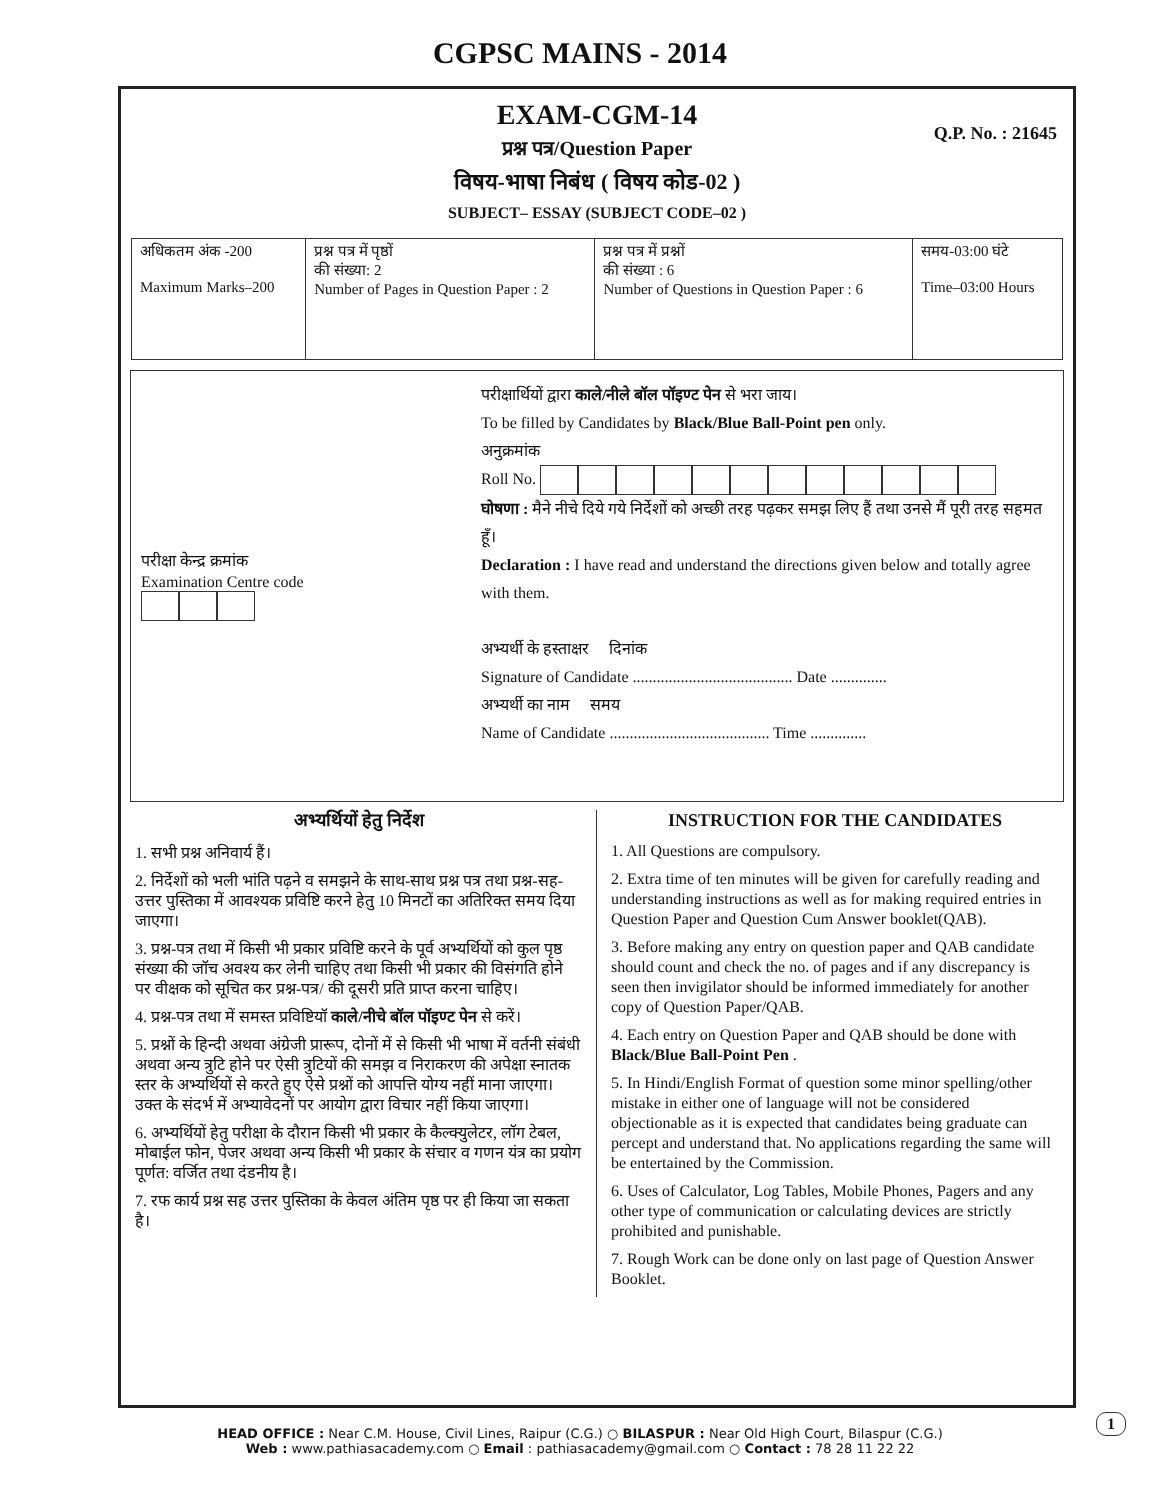CGPSC MAINS - 2014
EXAM-CGM-14
Q.P. No. : 21645
प्रश्न पत्र/Question Paper
विषय-भाषा निबंध ( विषय कोड-02 )
SUBJECT– ESSAY (SUBJECT CODE–02 )
| अधिकतम अंक -200 Maximum Marks–200 | प्रश्न पत्र में पृष्ठों की संख्या: 2 Number of Pages in Question Paper : 2 | प्रश्न पत्र में प्रश्नों की संख्या : 6 Number of Questions in Question Paper : 6 | समय-03:00 घंटे Time–03:00 Hours |
परीक्षा केन्द्र क्रमांक
Examination Centre code
परीक्षार्थियों द्वारा काले/नीले बॉल पॉइण्ट पेन से भरा जाय।
To be filled by Candidates by Black/Blue Ball-Point pen only.
अनुक्रमांक
Roll No.
घोषणा : मैने नीचे दिये गये निर्देशों को अच्छी तरह पढ़कर समझ लिए हैं तथा उनसे मैं पूरी तरह सहमत हूँ।
Declaration : I have read and understand the directions given below and totally agree with them.
अभ्यर्थी के हस्ताक्षर दिनांक
Signature of Candidate ........................................ Date ..............
अभ्यर्थी का नाम समय
Name of Candidate ........................................ Time ..............
अभ्यर्थियों हेतु निर्देश
1. सभी प्रश्न अनिवार्य हैं।
2. निर्देशों को भली भांति पढ़ने व समझने के साथ-साथ प्रश्न पत्र तथा प्रश्न-सह-उत्तर पुस्तिका में आवश्यक प्रविष्टि करने हेतु 10 मिनटों का अतिरिक्त समय दिया जाएगा।
3. प्रश्न-पत्र तथा में किसी भी प्रकार प्रविष्टि करने के पूर्व अभ्यर्थियों को कुल पृष्ठ संख्या की जॉच अवश्य कर लेनी चाहिए तथा किसी भी प्रकार की विसंगति होने पर वीक्षक को सूचित कर प्रश्न-पत्र/ की दूसरी प्रति प्राप्त करना चाहिए।
4. प्रश्न-पत्र तथा में समस्त प्रविष्टियॉ काले/नीचे बॉल पॉइण्ट पेन से करें।
5. प्रश्नों के हिन्दी अथवा अंग्रेजी प्रारूप, दोनों में से किसी भी भाषा में वर्तनी संबंधी अथवा अन्य त्रुटि होने पर ऐसी त्रुटियों की समझ व निराकरण की अपेक्षा स्नातक स्तर के अभ्यर्थियों से करते हुए ऐसे प्रश्नों को आपत्ति योग्य नहीं माना जाएगा। उक्त के संदर्भ में अभ्यावेदनों पर आयोग द्वारा विचार नहीं किया जाएगा।
6. अभ्यर्थियों हेतु परीक्षा के दौरान किसी भी प्रकार के कैल्क्युलेटर, लॉग टेबल, मोबाईल फोन, पेजर अथवा अन्य किसी भी प्रकार के संचार व गणन यंत्र का प्रयोग पूर्णत: वर्जित तथा दंडनीय है।
7. रफ कार्य प्रश्न सह उत्तर पुस्तिका के केवल अंतिम पृष्ठ पर ही किया जा सकता है।
INSTRUCTION FOR THE CANDIDATES
1. All Questions are compulsory.
2. Extra time of ten minutes will be given for carefully reading and understanding instructions as well as for making required entries in Question Paper and Question Cum Answer booklet(QAB).
3. Before making any entry on question paper and QAB candidate should count and check the no. of pages and if any discrepancy is seen then invigilator should be informed immediately for another copy of Question Paper/QAB.
4. Each entry on Question Paper and QAB should be done with Black/Blue Ball-Point Pen .
5. In Hindi/English Format of question some minor spelling/other mistake in either one of language will not be considered objectionable as it is expected that candidates being graduate can percept and understand that. No applications regarding the same will be entertained by the Commission.
6. Uses of Calculator, Log Tables, Mobile Phones, Pagers and any other type of communication or calculating devices are strictly prohibited and punishable.
7. Rough Work can be done only on last page of Question Answer Booklet.
1
HEAD OFFICE : Near C.M. House, Civil Lines, Raipur (C.G.) ○ BILASPUR : Near Old High Court, Bilaspur (C.G.)
Web : www.pathiasacademy.com ○ Email : pathiasacademy@gmail.com ○ Contact : 78 28 11 22 22